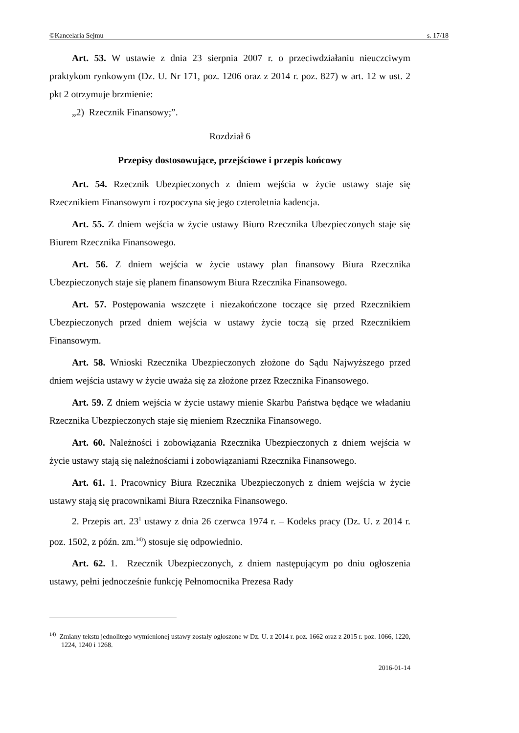©Kancelaria Sejmu s. 17/18
Art. 53. W ustawie z dnia 23 sierpnia 2007 r. o przeciwdziałaniu nieuczciwym praktykom rynkowym (Dz. U. Nr 171, poz. 1206 oraz z 2014 r. poz. 827) w art. 12 w ust. 2 pkt 2 otrzymuje brzmienie:
„2) Rzecznik Finansowy;”.
Rozdział 6
Przepisy dostosowujące, przejściowe i przepis końcowy
Art. 54. Rzecznik Ubezpieczonych z dniem wejścia w życie ustawy staje się Rzecznikiem Finansowym i rozpoczyna się jego czteroletnia kadencja.
Art. 55. Z dniem wejścia w życie ustawy Biuro Rzecznika Ubezpieczonych staje się Biurem Rzecznika Finansowego.
Art. 56. Z dniem wejścia w życie ustawy plan finansowy Biura Rzecznika Ubezpieczonych staje się planem finansowym Biura Rzecznika Finansowego.
Art. 57. Postępowania wszczęte i niezakończone toczące się przed Rzecznikiem Ubezpieczonych przed dniem wejścia w ustawy życie toczą się przed Rzecznikiem Finansowym.
Art. 58. Wnioski Rzecznika Ubezpieczonych złożone do Sądu Najwyższego przed dniem wejścia ustawy w życie uważa się za złożone przez Rzecznika Finansowego.
Art. 59. Z dniem wejścia w życie ustawy mienie Skarbu Państwa będące we władaniu Rzecznika Ubezpieczonych staje się mieniem Rzecznika Finansowego.
Art. 60. Należności i zobowiązania Rzecznika Ubezpieczonych z dniem wejścia w życie ustawy stają się należnościami i zobowiązaniami Rzecznika Finansowego.
Art. 61. 1. Pracownicy Biura Rzecznika Ubezpieczonych z dniem wejścia w życie ustawy stają się pracownikami Biura Rzecznika Finansowego.
2. Przepis art. 23<sup>1</sup> ustawy z dnia 26 czerwca 1974 r. – Kodeks pracy (Dz. U. z 2014 r. poz. 1502, z późn. zm.<sup>14)</sup>) stosuje się odpowiednio.
Art. 62. 1. Rzecznik Ubezpieczonych, z dniem następującym po dniu ogłoszenia ustawy, pełni jednocześnie funkcję Pełnomocnika Prezesa Rady
<sup>14)</sup> Zmiany tekstu jednolitego wymienionej ustawy zostały ogłoszone w Dz. U. z 2014 r. poz. 1662 oraz z 2015 r. poz. 1066, 1220, 1224, 1240 i 1268.
2016-01-14